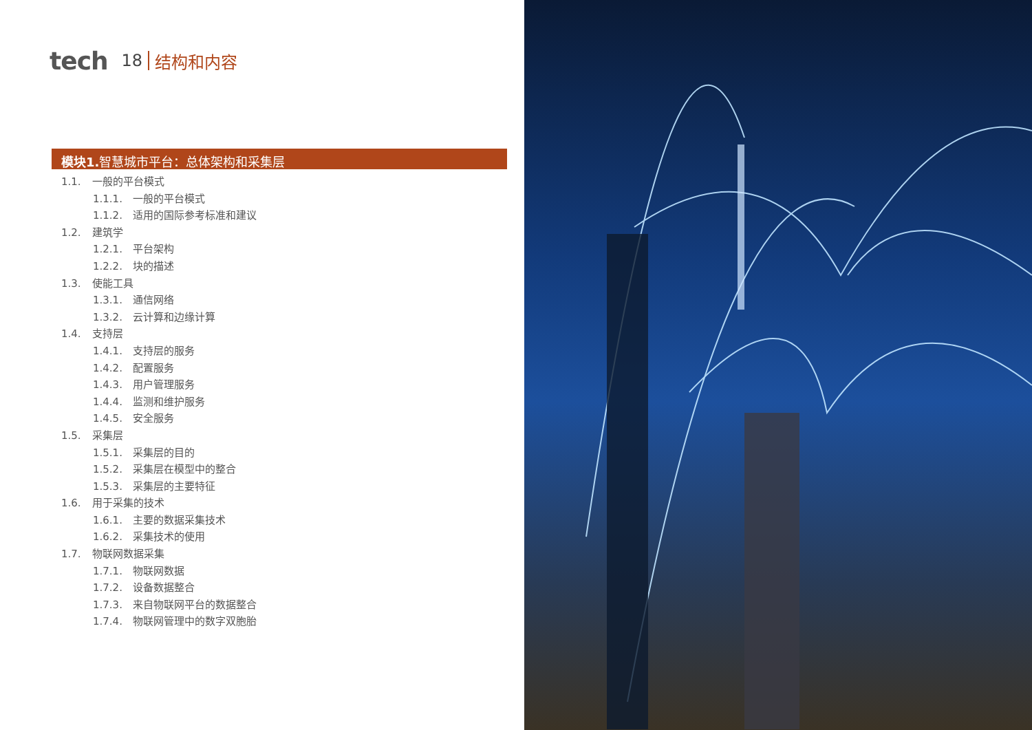tech 18 结构和内容
模块1. 智慧城市平台：总体架构和采集层
1.1. 一般的平台模式
1.1.1. 一般的平台模式
1.1.2. 适用的国际参考标准和建议
1.2. 建筑学
1.2.1. 平台架构
1.2.2. 块的描述
1.3. 使能工具
1.3.1. 通信网络
1.3.2. 云计算和边缘计算
1.4. 支持层
1.4.1. 支持层的服务
1.4.2. 配置服务
1.4.3. 用户管理服务
1.4.4. 监测和维护服务
1.4.5. 安全服务
1.5. 采集层
1.5.1. 采集层的目的
1.5.2. 采集层在模型中的整合
1.5.3. 采集层的主要特征
1.6. 用于采集的技术
1.6.1. 主要的数据采集技术
1.6.2. 采集技术的使用
1.7. 物联网数据采集
1.7.1. 物联网数据
1.7.2. 设备数据整合
1.7.3. 来自物联网平台的数据整合
1.7.4. 物联网管理中的数字双胞胎